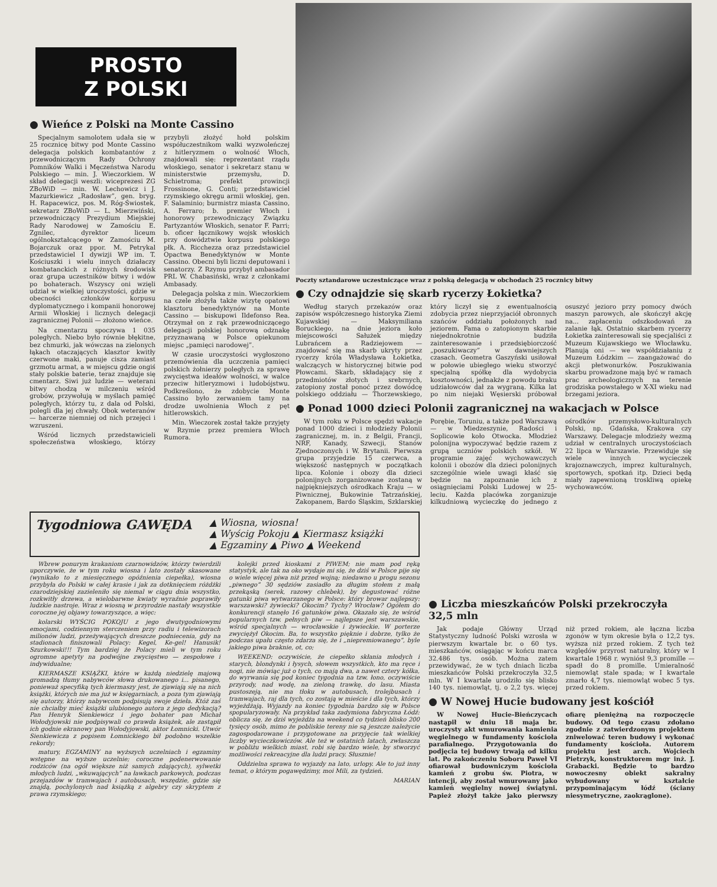PROSTO
Z POLSKI
● Wieńce z Polski na Monte Cassino
Specjalnym samolotem udała się w 25 rocznicę bitwy pod Monte Cassino delegacja polskich kombatantów z przewodniczącym Rady Ochrony Pomników Walki i Męczeństwa Narodu Polskiego — min. J. Wieczorkiem. W skład delegacji weszli: wiceprezesi ZG ZBoWiD — min. W. Lechowicz i J. Mazurkiewicz „Radosław”, gen. bryg. H. Rapacewicz, pos. M. Róg-Świostek, sekretarz ZBoWiD — L. Mierzwiński, przewodniczący Prezydium Miejskiej Rady Narodowej w Zamościu E. Zgnilec, dyrektor liceum ogólnokształcącego w Zamościu M. Bojarczuk oraz ppor. M. Petrykal przedstawiciel I dywizji WP im. T. Kościuszki i wielu innych działaczy kombatanckich z różnych środowisk oraz grupa uczestników bitwy i wdów po bohaterach. Wszyscy oni wzięli udział w wielkiej uroczystości, gdzie w obecności członków korpusu dyplomatycznego i kompanii honorowej Armii Włoskiej i licznych delegacji zagranicznej Polonii — złożono wieńce.
Na cmentarzu spoczywa 1 035 poległych. Niebo było równie błękitne, bez chmurki, jak wówczas na zielonych łąkach otaczających klasztor kwitły czerwone maki, panuje cisza zamiast grzmotu armat, a w miejscu gdzie ongiś stały polskie baterie, teraz znajduje się cmentarz. Siwi już ludzie — weterani bitwy chodzą w milczeniu wśród grobów, przywołują w myślach pamięć poległych, którzy tu, z dala od Polski, polegli dla jej chwały. Obok weteranów — harcerze niemniej od nich przejęci i wzruszeni.
Wśród licznych przedstawicieli społeczeństwa włoskiego, którzy przybyli złożyć hołd polskim współuczestnikom walki wyzwoleńczej z hitleryzmem o wolność Włoch, znajdowali się: reprezentant rządu włoskiego, senator i sekretarz stanu w ministerstwie przemysłu, D. Schietroma; prefekt prowincji Frossinone, G. Conti; przedstawiciel rzymskiego okręgu armii włoskiej, gen. F. Salaminio; burmistrz miasta Cassino, A. Ferraro; b. premier Włoch i honorowy przewodniczący Związku Partyzantów Włoskich, senator F. Parri; b. oficer łącznikowy wojsk włoskich przy dowództwie korpusu polskiego płk. A. Ricchezza oraz przedstawiciel Opactwa Benedyktynów w Monte Cassino. Obecni byli liczni deputowani i senatorzy. Z Rzymu przybył ambasador PRL W. Chabasiński, wraz z członkami Ambasady.
Delegacja polska z min. Wieczorkiem na czele złożyła także wizytę opatowi klasztoru benedyktynów na Monte Cassino — biskupowi Ildefonso Rea. Otrzymał on z rąk przewodniczącego delegacji polskiej honorową odznakę przyznawaną w Polsce opiekunom miejsc „pamięci narodowej”.
W czasie uroczystości wygłoszono przemówienia dla uczczenia pamięci polskich żołnierzy poległych za sprawę zwycięstwa ideałów wolności, w walce przeciw hitleryzmowi i ludobójstwu. Podkreślono, że zdobycie Monte Cassino było zerwaniem tamy na drodze uwolnienia Włoch z pęt hitlerowskich.
Min. Wieczorek został także przyjęty w Rzymie przez premiera Włoch Rumora.
Poczty sztandarowe uczestniczące wraz z polską delegacją w obchodach 25 rocznicy bitwy
● Czy odnajdzie się skarb rycerzy Łokietka?
Według starych przekazów oraz zapisów współczesnego historyka Ziemi Kujawskiej — Maksymiliana Boruckiego, na dnie jeziora koło miejscowości Sałużek między Lubrańcem a Radziejowem — znajdować się ma skarb ukryty przez rycerzy króla Władysława Łokietka, walczących w historycznej bitwie pod Płowcami. Skarb, składający się z przedmiotów złotych i srebrnych, zatopiony został ponoć przez dowódcę polskiego oddziału — Thorzewskiego, który liczył się z ewentualnością zdobycia przez nieprzyjaciół obronnych szańców oddziału położonych nad jeziorem. Fama o zatopionym skarbie niejednokrotnie budziła zainteresowanie i przedsiębiorczość „poszukiwaczy” w dawniejszych czasach. Geometra Gaszyński usiłował w połowie ubiegłego wieku stworzyć specjalną spółkę dla wydobycia kosztowności, jednakże z powodu braku udziałowców dał za wygraną. Kilka lat po nim niejaki Węsierski próbował osuszyć jezioro przy pomocy dwóch maszyn parowych, ale skończył akcję na... zapłaceniu odszkodowań za zalanie łąk. Ostatnio skarbem rycerzy Łokietka zainteresowali się specjaliści z Muzeum Kujawskiego we Włocławku. Planują oni — we współdziałaniu z Muzeum Łódzkim — zaangażować do akcji płetwonurków. Poszukiwania skarbu prowadzone mają być w ramach prac archeologicznych na terenie grodziska powstałego w X-XI wieku nad brzegami jeziora.
● Ponad 1000 dzieci Polonii zagranicznej na wakacjach w Polsce
W tym roku w Polsce spędzi wakacje ponad 1000 dzieci i młodzieży Polonii zagranicznej, m. in. z Belgii, Francji, NRF, Kanady, Szwecji, Stanów Zjednoczonych i W. Brytanii. Pierwsza grupa przyjedzie 15 czerwca, a większość następnych w początkach lipca. Kolonie i obozy dla dzieci polonijnych zorganizowane zostaną w najpiękniejszych ośrodkach Kraju — w Piwnicznej, Bukowinie Tatrzańskiej, Zakopanem, Bardo Śląskim, Szklarskiej Porębie, Toruniu, a także pod Warszawą — w Miedzeszynie, Radości i Soplicowie koło Otwocka. Młodzież polonijna wypoczywać będzie razem z grupą uczniów polskich szkół. W programie zajęć wychowawczych kolonii i obozów dla dzieci polonijnych szczególnie wiele uwagi kłaść się będzie na zapoznanie ich z osiągnięciami Polski Ludowej w 25-leciu. Każda placówka zorganizuje kilkudniową wycieczkę do jednego z ośrodków przemysłowo-kulturalnych Polski, np. Gdańska, Krakowa czy Warszawy. Delegacje młodzieży wezmą udział w centralnych uroczystościach 22 lipca w Warszawie. Przewiduje się wiele innych wycieczek krajoznawczych, imprez kulturalnych, sportowych, spotkań itp. Dzieci będą miały zapewnioną troskliwą opiekę wychowawców.
Tygodniowa GAWĘDA
▲ Wiosna, wiosna!
▲ Wyścig Pokoju ▲ Kiermasz książki
▲ Egzaminy ▲ Piwo ▲ Weekend
Wbrew ponurym krakaniom czarnowidzów, którzy twierdzili uporczywie, że w tym roku wiosna i lato zostały skasowane (wynikało to z miesięcznego opóźnienia ciepełka), wiosna przybyła do Polski w całej krasie i jak za dotknięciem różdżki czarodziejskiej zazieleniło się niemal w ciągu dnia wszystko, rozkwitły drzewa, a wielobarwne kwiaty wyraźnie poprawiły ludzkie nastroje. Wraz z wiosną w przyrodzie nastały wszystkie coroczne jej objawy towarzyszące, a więc:
kolarski WYŚCIG POKOJU z jego dwutygodniowymi emocjami, codziennym sterczeniem przy radiu i telewizorach milionów ludzi, przeżywających dreszcze podniecenia, gdy na stadionach finiszowali Polacy: Kegel, Ke-gel! Hanusik! Szurkowski!!! Tym bardziej że Polacy mieli w tym roku ogromne apetyty na podwójne zwycięstwo — zespołowe i indywidualne;
KIERMASZE KSIĄŻKI, które w każdą niedzielę majową gromadzą tłumy nabywców słowa drukowanego i... pisanego, ponieważ specyfiką tych kiermaszy jest, że zjawiają się na nich książki, których nie ma już w księgarniach, a poza tym zjawiają się autorzy, którzy nabywcom podpisują swoje dzieła. Któż zaś nie chciałby mieć książki ulubionego autora z jego dedykacją? Pan Henryk Sienkiewicz i jego bohater pan Michał Wołodyjowski nie podpisywali co prawda książek, ale zastąpił ich godnie ekranowy pan Wołodyjowski, aktor Łomnicki. Utwór Sienkiewicza z popisem Łomnickiego bił podobno wszelkie rekordy;
matury, EGZAMINY na wyższych uczelniach i egzaminy wstępne na wyższe uczelnie; coroczne podenerwowanie rodziców (na ogół większe niż samych zdających), sylwetki młodych ludzi, „wkuwających” na ławkach parkowych, podczas przejazdów w tramwajach i autobusach, wszędzie, gdzie się znajdą, pochylonych nad książką z algebry czy skryptem z prawa rzymskiego;
kolejki przed kioskami z PIWEM; nie mam pod ręką statystyk, ale tak na oko wydaje mi się, że dziś w Polsce pije się o wiele więcej piwa niż przed wojną; niedawno u progu sezonu „piwnego” 30 sędziów zasiadło za długim stołem z małą przekąską (serek, razowy chlebek), by degustować różne gatunki piwa wytwarzanego w Polsce: który browar najlepszy: warszawski? żywiecki? Okocim? Tychy? Wrocław? Ogółem do konkurencji stanęło 16 gatunków piwa. Okazało się, że wśród popularnych tzw. pełnych piw — najlepsze jest warszawskie, wśród specjalnych — wrocławskie i żywieckie. W porterze zwyciężył Okocim. Ba, to wszystko pięknie i dobrze, tylko że podczas upału często zdarza się, że i „niepremiowanego”, byle jakiego piwa braknie, ot, co;
WEEKEND: oczywiście, że ciepełko skłania młodych i starych, blondynki i łysych, słowem wszystkich, kto ma ręce i nogi, nie mówiąc już o tych, co mają dwa, a nawet cztery kółka, do wyrwania się pod koniec tygodnia na tzw. łono, oczywiście przyrody, nad wodę, na zieloną trawkę, do lasu. Miasta pustoszeją, nie ma tłoku w autobusach, trolejbusach i tramwajach, raj dla tych, co zostają w mieście i dla tych, którzy wyjeżdżają. Wyjazdy na koniec tygodnia bardzo się w Polsce spopularyzowały. Na przykład taka zadymiona fabryczna Łódź: oblicza się, że dziś wyjeżdża na weekend co tydzień blisko 200 tysięcy osób, mimo że pobliskie tereny nie są jeszcze należycie zagospodarowane i przygotowane na przyjęcie tak wielkiej liczby wycieczkowiczów. Ale też w ostatnich latach, zwłaszcza w pobliżu wielkich miast, robi się bardzo wiele, by stworzyć możliwości rekreacyjne dla ludzi pracy. Słusznie!
Oddzielna sprawa to wyjazdy na lato, urlopy. Ale to już inny temat, o którym pogawędzimy, moi Mili, za tydzień.
MARIAN
● Liczba mieszkańców Polski przekroczyła 32,5 mln
Jak podaje Główny Urząd Statystyczny ludność Polski wzrosła w pierwszym kwartale br. o 60 tys. mieszkańców, osiągając w końcu marca 32.486 tys. osób. Można zatem przewidywać, że w tych dniach liczba mieszkańców Polski przekroczyła 32,5 mln. W I kwartale urodziło się blisko 140 tys. niemowląt, tj. o 2,2 tys. więcej niż przed rokiem, ale łączna liczba zgonów w tym okresie była o 12,2 tys. wyższa niż przed rokiem. Z tych też względów przyrost naturalny, który w I kwartale 1968 r. wyniósł 9,3 promille — spadł do 8 promille. Umieralność niemowląt stale spada; w I kwartale zmarło 4,7 tys. niemowląt wobec 5 tys. przed rokiem.
● W Nowej Hucie budowany jest kościół
W Nowej Hucie-Bieńczycach nastąpił w dniu 18 maja br. uroczysty akt wmurowania kamienia węgielnego w fundamenty kościoła parafialnego. Przygotowania do podjęcia tej budowy trwają od kilku lat. Po zakończeniu Soboru Paweł VI ofiarował budowniczym kościoła kamień z grobu św. Piotra, w intencji, aby został wmurowany jako kamień węgielny nowej świątyni. Papież złożył także jako pierwszy ofiarę pieniężną na rozpoczęcie budowy. Od tego czasu zdołano zgodnie z zatwierdzonym projektem zniwelować teren budowy i wykonać fundamenty kościoła. Autorem projektu jest arch. Wojciech Pietrzyk, konstruktorem mgr inż. J. Grabacki. Będzie to bardzo nowoczesny obiekt sakralny wybudowany w kształcie przypominającym łódź (ściany niesymetryczne, zaokrąglone).